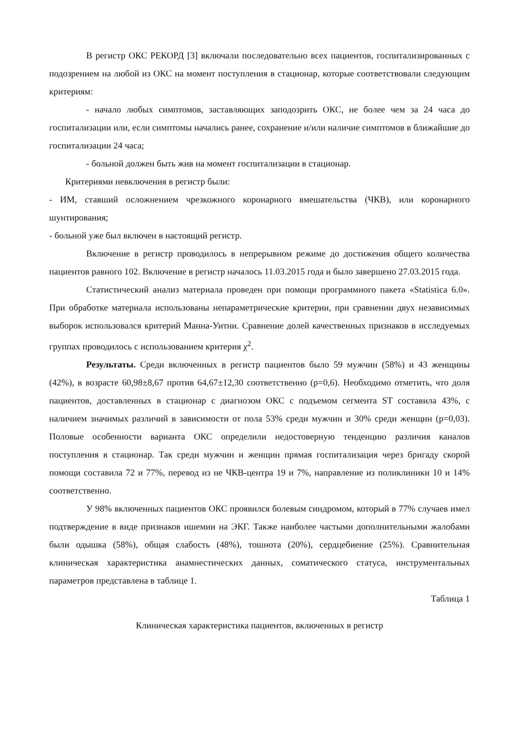В регистр ОКС РЕКОРД [3] включали последовательно всех пациентов, госпитализированных с подозрением на любой из ОКС на момент поступления в стационар, которые соответствовали следующим критериям:
- начало любых симптомов, заставляющих заподозрить ОКС, не более чем за 24 часа до госпитализации или, если симптомы начались ранее, сохранение и/или наличие симптомов в ближайшие до госпитализации 24 часа;
- больной должен быть жив на момент госпитализации в стационар.
Критериями невключения в регистр были:
- ИМ, ставший осложнением чрезкожного коронарного вмешательства (ЧКВ), или коронарного шунтирования;
- больной уже был включен в настоящий регистр.
Включение в регистр проводилось в непрерывном режиме до достижения общего количества пациентов равного 102. Включение в регистр началось 11.03.2015 года и было завершено 27.03.2015 года.
Статистический анализ материала проведен при помощи программного пакета «Statistica 6.0». При обработке материала использованы непараметрические критерии, при сравнении двух независимых выборок использовался критерий Манна-Уитни. Сравнение долей качественных признаков в исследуемых группах проводилось с использованием критерия χ<sup>2</sup>.
Результаты. Среди включенных в регистр пациентов было 59 мужчин (58%) и 43 женщины (42%), в возрасте 60,98±8,67 против 64,67±12,30 соответственно (р=0,6). Необходимо отметить, что доля пациентов, доставленных в стационар с диагнозом ОКС с подъемом сегмента ST составила 43%, с наличием значимых различий в зависимости от пола 53% среди мужчин и 30% среди женщин (р=0,03). Половые особенности варианта ОКС определили недостоверную тенденцию различия каналов поступления в стационар. Так среди мужчин и женщин прямая госпитализация через бригаду скорой помощи составила 72 и 77%, перевод из не ЧКВ-центра 19 и 7%, направление из поликлиники 10 и 14% соответственно.
У 98% включенных пациентов ОКС проявился болевым синдромом, который в 77% случаев имел подтверждение в виде признаков ишемии на ЭКГ. Также наиболее частыми дополнительными жалобами были одышка (58%), общая слабость (48%), тошнота (20%), сердцебиение (25%). Сравнительная клиническая характеристика анамнестических данных, соматического статуса, инструментальных параметров представлена в таблице 1.
Таблица 1
Клиническая характеристика пациентов, включенных в регистр